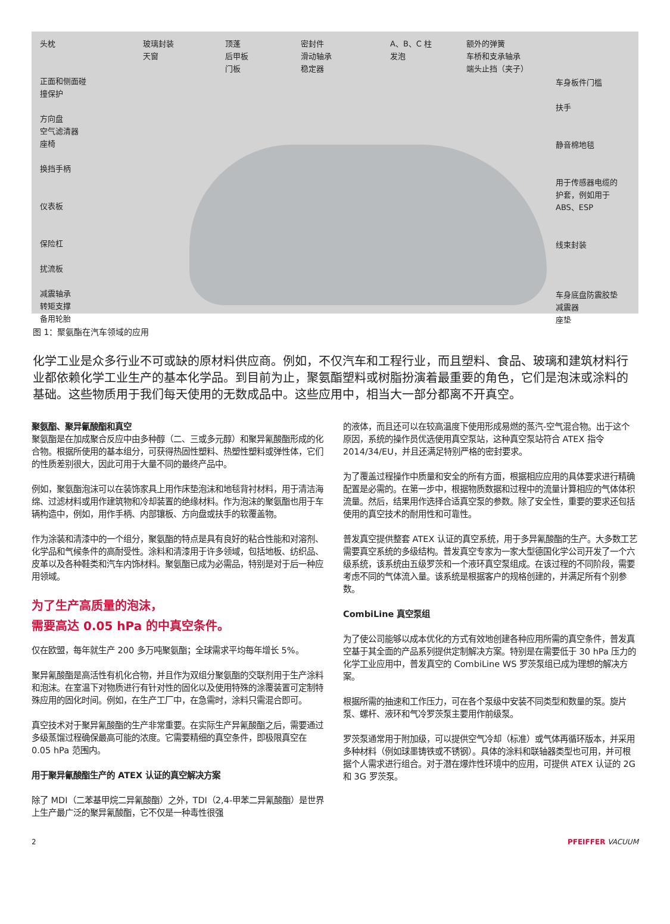头枕
正面和侧面碰
撞保护
方向盘
空气滤清器
座椅
换挡手柄
仪表板
保险杠
扰流板
减震轴承
转矩支撑
备用轮胎
玻璃封装
天窗
顶蓬
后甲板
门板
密封件
滑动轴承
稳定器
A、B、C 柱
发泡
额外的弹簧
车桥和支承轴承
端头止挡（夹子）
车身板件门槛
扶手
静音棉地毯
用于传感器电缆的
护套，例如用于
ABS、ESP
线束封装
车身底盘防震胶垫
减震器
座垫
图 1：聚氨酯在汽车领域的应用
化学工业是众多行业不可或缺的原材料供应商。例如，不仅汽车和工程行业，而且塑料、食品、玻璃和建筑材料行业都依赖化学工业生产的基本化学品。到目前为止，聚氨酯塑料或树脂扮演着最重要的角色，它们是泡沫或涂料的基础。这些物质用于我们每天使用的无数成品中。这些应用中，相当大一部分都离不开真空。
聚氨酯、聚异氰酸酯和真空
聚氨酯是在加成聚合反应中由多种醇（二、三或多元醇）和聚异氰酸酯形成的化合物。根据所使用的基本组分，可获得热固性塑料、热塑性塑料或弹性体，它们的性质差别很大，因此可用于大量不同的最终产品中。
例如，聚氨酯泡沫可以在装饰家具上用作床垫泡沫和地毯背衬材料，用于清洁海绵、过滤材料或用作建筑物和冷却装置的绝缘材料。作为泡沫的聚氨酯也用于车辆构造中，例如，用作手柄、内部镶板、方向盘或扶手的软覆盖物。
作为涂装和清漆中的一个组分，聚氨酯的特点是具有良好的粘合性能和对溶剂、化学品和气候条件的高耐受性。涂料和清漆用于许多领域，包括地板、纺织品、皮革以及各种鞋类和汽车内饰材料。聚氨酯已成为必需品，特别是对于后一种应用领域。
为了生产高质量的泡沫，
需要高达 0.05 hPa 的中真空条件。
仅在欧盟，每年就生产 200 多万吨聚氨酯；全球需求平均每年增长 5%。
聚异氰酸酯是高活性有机化合物，并且作为双组分聚氨酯的交联剂用于生产涂料和泡沫。在室温下对物质进行有针对性的固化以及使用特殊的涂覆装置可定制特殊应用的固化时间。例如，在生产工厂中，在急需时，涂料只需混合即可。
真空技术对于聚异氰酸酯的生产非常重要。在实际生产异氰酸酯之后，需要通过多级蒸馏过程确保最高可能的浓度。它需要精细的真空条件，即极限真空在 0.05 hPa 范围内。
用于聚异氰酸酯生产的 ATEX 认证的真空解决方案
除了 MDI（二苯基甲烷二异氰酸酯）之外，TDI（2,4-甲苯二异氰酸酯）是世界上生产最广泛的聚异氰酸酯，它不仅是一种毒性很强
的液体，而且还可以在较高温度下使用形成易燃的蒸汽-空气混合物。出于这个原因，系统的操作员优选使用真空泵站，这种真空泵站符合 ATEX 指令 2014/34/EU，并且还满足特别严格的密封要求。
为了覆盖过程操作中质量和安全的所有方面，根据相应应用的具体要求进行精确配置是必需的。在第一步中，根据物质数据和过程中的流量计算相应的气体体积流量。然后，结果用作选择合适真空泵的参数。除了安全性，重要的要求还包括使用的真空技术的耐用性和可靠性。
普发真空提供整套 ATEX 认证的真空系统，用于多异氰酸酯的生产。大多数工艺需要真空系统的多级结构。普发真空专家为一家大型德国化学公司开发了一个六级系统，该系统由五级罗茨和一个液环真空泵组成。在该过程的不同阶段，需要考虑不同的气体流入量。该系统是根据客户的规格创建的，并满足所有个别参数。
CombiLine 真空泵组
为了使公司能够以成本优化的方式有效地创建各种应用所需的真空条件，普发真空基于其全面的产品系列提供定制解决方案。特别是在需要低于 30 hPa 压力的化学工业应用中，普发真空的 CombiLine WS 罗茨泵组已成为理想的解决方案。
根据所需的抽速和工作压力，可在各个泵级中安装不同类型和数量的泵。旋片泵、螺杆、液环和气冷罗茨泵主要用作前级泵。
罗茨泵通常用于附加级，可以提供空气冷却（标准）或气体再循环版本，并采用多种材料（例如球墨铸铁或不锈钢）。具体的涂料和联轴器类型也可用，并可根据个人需求进行组合。对于潜在爆炸性环境中的应用，可提供 ATEX 认证的 2G 和 3G 罗茨泵。
2 PFEIFFER VACUUM